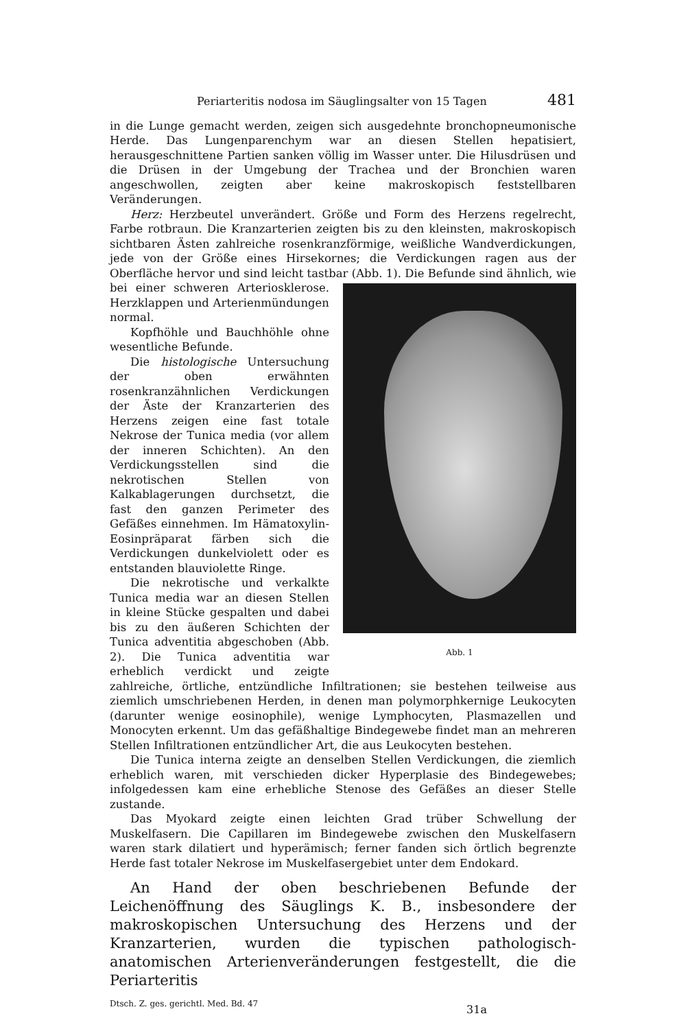Periarteritis nodosa im Säuglingsalter von 15 Tagen 481
in die Lunge gemacht werden, zeigen sich ausgedehnte bronchopneumonische Herde. Das Lungenparenchym war an diesen Stellen hepatisiert, herausgeschnittene Partien sanken völlig im Wasser unter. Die Hilusdrüsen und die Drüsen in der Umgebung der Trachea und der Bronchien waren angeschwollen, zeigten aber keine makroskopisch feststellbaren Veränderungen.
Herz: Herzbeutel unverändert. Größe und Form des Herzens regelrecht, Farbe rotbraun. Die Kranzarterien zeigten bis zu den kleinsten, makroskopisch sichtbaren Ästen zahlreiche rosenkranzförmige, weißliche Wandverdickungen, jede von der Größe eines Hirsekornes; die Verdickungen ragen aus der Oberfläche hervor und sind leicht tastbar (Abb. 1). Abb. 1 Die Befunde sind ähnlich, wie bei einer schweren Arteriosklerose. Herzklappen und Arterienmündungen normal.
Kopfhöhle und Bauchhöhle ohne wesentliche Befunde.
Die histologische Untersuchung der oben erwähnten rosenkranzähnlichen Verdickungen der Äste der Kranzarterien des Herzens zeigen eine fast totale Nekrose der Tunica media (vor allem der inneren Schichten). An den Verdickungsstellen sind die nekrotischen Stellen von Kalkablagerungen durchsetzt, die fast den ganzen Perimeter des Gefäßes einnehmen. Im Hämatoxylin-Eosinpräparat färben sich die Verdickungen dunkelviolett oder es entstanden blauviolette Ringe.
Die nekrotische und verkalkte Tunica media war an diesen Stellen in kleine Stücke gespalten und dabei bis zu den äußeren Schichten der Tunica adventitia abgeschoben (Abb. 2). Die Tunica adventitia war erheblich verdickt und zeigte zahlreiche, örtliche, entzündliche Infiltrationen; sie bestehen teilweise aus ziemlich umschriebenen Herden, in denen man polymorphkernige Leukocyten (darunter wenige eosinophile), wenige Lymphocyten, Plasmazellen und Monocyten erkennt. Um das gefäßhaltige Bindegewebe findet man an mehreren Stellen Infiltrationen entzündlicher Art, die aus Leukocyten bestehen.
Die Tunica interna zeigte an denselben Stellen Verdickungen, die ziemlich erheblich waren, mit verschieden dicker Hyperplasie des Bindegewebes; infolgedessen kam eine erhebliche Stenose des Gefäßes an dieser Stelle zustande.
Das Myokard zeigte einen leichten Grad trüber Schwellung der Muskelfasern. Die Capillaren im Bindegewebe zwischen den Muskelfasern waren stark dilatiert und hyperämisch; ferner fanden sich örtlich begrenzte Herde fast totaler Nekrose im Muskelfasergebiet unter dem Endokard.
An Hand der oben beschriebenen Befunde der Leichenöffnung des Säuglings K. B., insbesondere der makroskopischen Untersuchung des Herzens und der Kranzarterien, wurden die typischen pathologisch-anatomischen Arterienveränderungen festgestellt, die die Periarteritis
Dtsch. Z. ges. gerichtl. Med. Bd. 47 31a